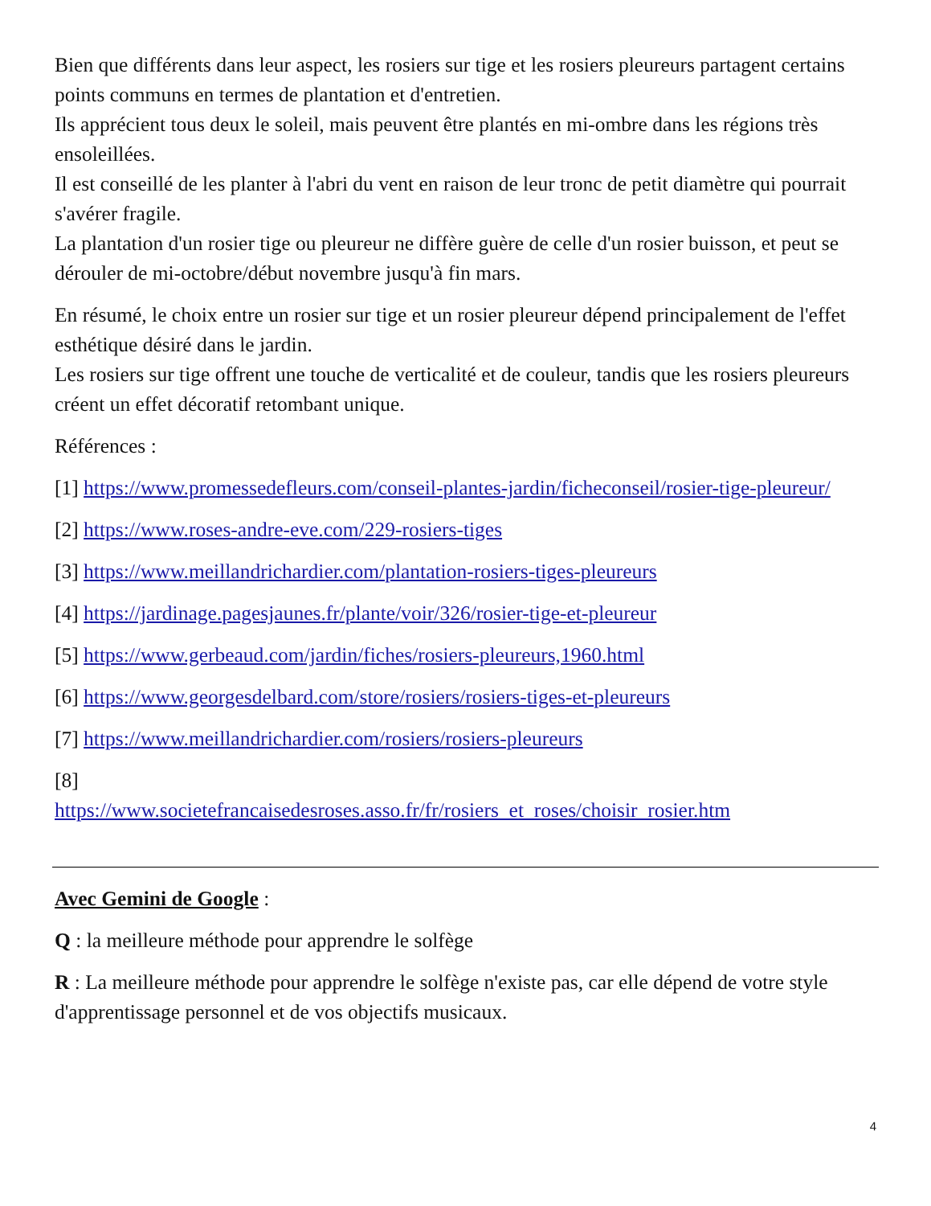Bien que différents dans leur aspect, les rosiers sur tige et les rosiers pleureurs partagent certains points communs en termes de plantation et d'entretien.
Ils apprécient tous deux le soleil, mais peuvent être plantés en mi-ombre dans les régions très ensoleillées.
Il est conseillé de les planter à l'abri du vent en raison de leur tronc de petit diamètre qui pourrait s'avérer fragile.
La plantation d'un rosier tige ou pleureur ne diffère guère de celle d'un rosier buisson, et peut se dérouler de mi-octobre/début novembre jusqu'à fin mars.
En résumé, le choix entre un rosier sur tige et un rosier pleureur dépend principalement de l'effet esthétique désiré dans le jardin.
Les rosiers sur tige offrent une touche de verticalité et de couleur, tandis que les rosiers pleureurs créent un effet décoratif retombant unique.
Références :
[1] https://www.promessedefleurs.com/conseil-plantes-jardin/ficheconseil/rosier-tige-pleureur/
[2] https://www.roses-andre-eve.com/229-rosiers-tiges
[3] https://www.meillandrichardier.com/plantation-rosiers-tiges-pleureurs
[4] https://jardinage.pagesjaunes.fr/plante/voir/326/rosier-tige-et-pleureur
[5] https://www.gerbeaud.com/jardin/fiches/rosiers-pleureurs,1960.html
[6] https://www.georgesdelbard.com/store/rosiers/rosiers-tiges-et-pleureurs
[7] https://www.meillandrichardier.com/rosiers/rosiers-pleureurs
[8]
https://www.societefrancaisedesroses.asso.fr/fr/rosiers_et_roses/choisir_rosier.htm
Avec Gemini de Google :
Q : la meilleure méthode pour apprendre le solfège
R : La meilleure méthode pour apprendre le solfège n'existe pas, car elle dépend de votre style d'apprentissage personnel et de vos objectifs musicaux.
4